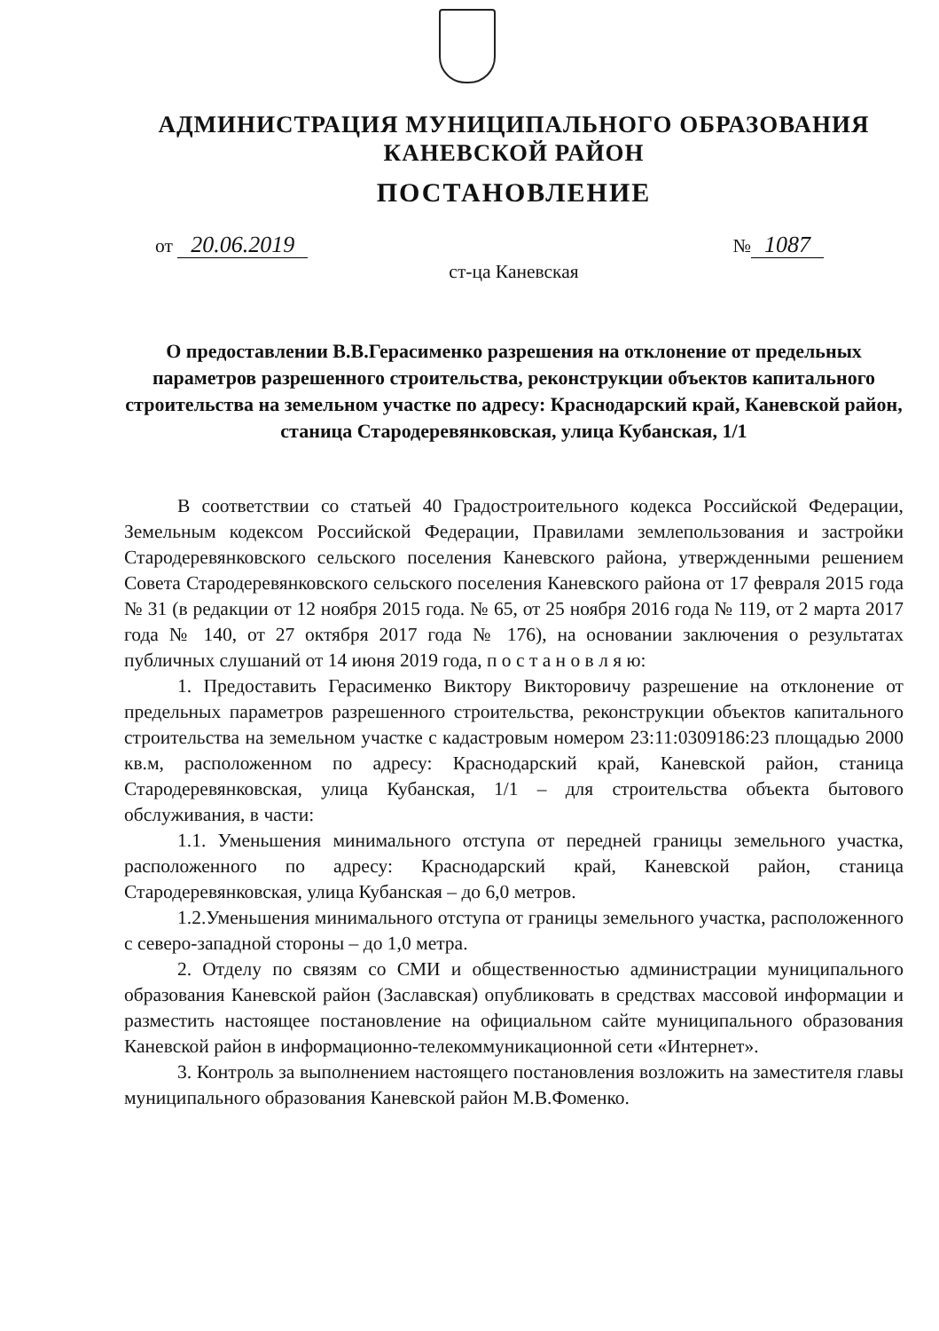АДМИНИСТРАЦИЯ МУНИЦИПАЛЬНОГО ОБРАЗОВАНИЯ
КАНЕВСКОЙ РАЙОН
ПОСТАНОВЛЕНИЕ
от 20.06.2019 № 1087
ст-ца Каневская
О предоставлении В.В.Герасименко разрешения на отклонение от предельных параметров разрешенного строительства, реконструкции объектов капитального строительства на земельном участке по адресу: Краснодарский край, Каневской район, станица Стародеревянковская, улица Кубанская, 1/1
В соответствии со статьей 40 Градостроительного кодекса Российской Федерации, Земельным кодексом Российской Федерации, Правилами землепользования и застройки Стародеревянковского сельского поселения Каневского района, утвержденными решением Совета Стародеревянковского сельского поселения Каневского района от 17 февраля 2015 года № 31 (в редакции от 12 ноября 2015 года. № 65, от 25 ноября 2016 года № 119, от 2 марта 2017 года № 140, от 27 октября 2017 года № 176), на основании заключения о результатах публичных слушаний от 14 июня 2019 года, п о с т а н о в л я ю:
1. Предоставить Герасименко Виктору Викторовичу разрешение на отклонение от предельных параметров разрешенного строительства, реконструкции объектов капитального строительства на земельном участке с кадастровым номером 23:11:0309186:23 площадью 2000 кв.м, расположенном по адресу: Краснодарский край, Каневской район, станица Стародеревянковская, улица Кубанская, 1/1 – для строительства объекта бытового обслуживания, в части:
1.1. Уменьшения минимального отступа от передней границы земельного участка, расположенного по адресу: Краснодарский край, Каневской район, станица Стародеревянковская, улица Кубанская – до 6,0 метров.
1.2.Уменьшения минимального отступа от границы земельного участка, расположенного с северо-западной стороны – до 1,0 метра.
2. Отделу по связям со СМИ и общественностью администрации муниципального образования Каневской район (Заславская) опубликовать в средствах массовой информации и разместить настоящее постановление на официальном сайте муниципального образования Каневской район в информационно-телекоммуникационной сети «Интернет».
3. Контроль за выполнением настоящего постановления возложить на заместителя главы муниципального образования Каневской район М.В.Фоменко.